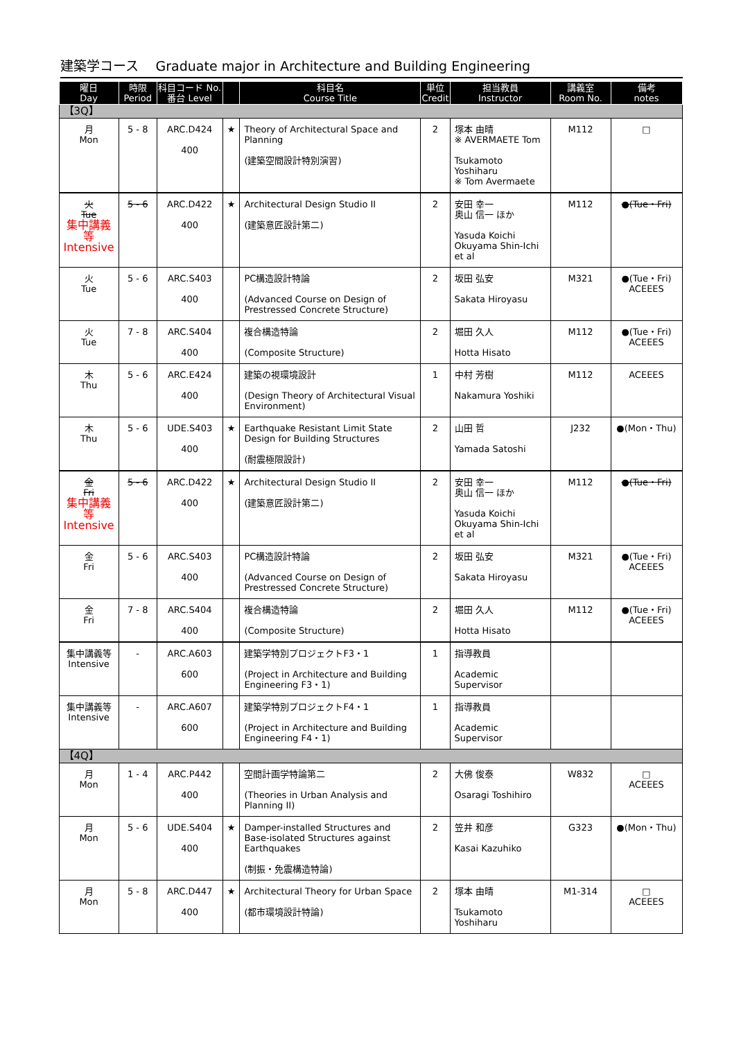建築学コース　 Graduate major in Architecture and Building Engineering
| 曜日 Day | 時限 Period | 科目コード No. 番台 Level | | 科目名 Course Title | 単位 Credit | 担当教員 Instructor | 講義室 Room No. | 備考 notes |
| --- | --- | --- | --- | --- | --- | --- | --- | --- |
| 【3Q】 | | | | | | | | |
| 月 Mon | 5 - 8 | ARC.D424 400 | ★ | Theory of Architectural Space and Planning (建築空間設計特別演習) | 2 | 塚本 由晴 ※ AVERMAETE Tom Tsukamoto Yoshiharu ※ Tom Avermaete | M112 | □ |
| 火 Tue 集中講義等 Intensive | 5 - 6 | ARC.D422 400 | ★ | Architectural Design Studio II (建築意匠設計第二) | 2 | 安田 幸一 奥山 信一 ほか Yasuda Koichi Okuyama Shin-Ichi et al | M112 | ●(Tue・Fri) |
| 火 Tue | 5 - 6 | ARC.S403 400 | | PC構造設計特論 (Advanced Course on Design of Prestressed Concrete Structure) | 2 | 坂田 弘安 Sakata Hiroyasu | M321 | ●(Tue・Fri) ACEEES |
| 火 Tue | 7 - 8 | ARC.S404 400 | | 複合構造特論 (Composite Structure) | 2 | 堀田 久人 Hotta Hisato | M112 | ●(Tue・Fri) ACEEES |
| 木 Thu | 5 - 6 | ARC.E424 400 | | 建築の視環境設計 (Design Theory of Architectural Visual Environment) | 1 | 中村 芳樹 Nakamura Yoshiki | M112 | ACEEES |
| 木 Thu | 5 - 6 | UDE.S403 400 | ★ | Earthquake Resistant Limit State Design for Building Structures (耐震極限設計) | 2 | 山田 哲 Yamada Satoshi | J232 | ●(Mon・Thu) |
| 金 Fri 集中講義等 Intensive | 5 - 6 | ARC.D422 400 | ★ | Architectural Design Studio II (建築意匠設計第二) | 2 | 安田 幸一 奥山 信一 ほか Yasuda Koichi Okuyama Shin-Ichi et al | M112 | ●(Tue・Fri) |
| 金 Fri | 5 - 6 | ARC.S403 400 | | PC構造設計特論 (Advanced Course on Design of Prestressed Concrete Structure) | 2 | 坂田 弘安 Sakata Hiroyasu | M321 | ●(Tue・Fri) ACEEES |
| 金 Fri | 7 - 8 | ARC.S404 400 | | 複合構造特論 (Composite Structure) | 2 | 堀田 久人 Hotta Hisato | M112 | ●(Tue・Fri) ACEEES |
| 集中講義等 Intensive | - | ARC.A603 600 | | 建築学特別プロジェクトF3・1 (Project in Architecture and Building Engineering F3・1) | 1 | 指導教員 Academic Supervisor | | |
| 集中講義等 Intensive | - | ARC.A607 600 | | 建築学特別プロジェクトF4・1 (Project in Architecture and Building Engineering F4・1) | 1 | 指導教員 Academic Supervisor | | |
| 【4Q】 | | | | | | | | |
| 月 Mon | 1 - 4 | ARC.P442 400 | | 空間計画学特論第二 (Theories in Urban Analysis and Planning II) | 2 | 大佛 俊泰 Osaragi Toshihiro | W832 | □ ACEEES |
| 月 Mon | 5 - 6 | UDE.S404 400 | ★ | Damper-installed Structures and Base-isolated Structures against Earthquakes (制振・免震構造特論) | 2 | 笠井 和彦 Kasai Kazuhiko | G323 | ●(Mon・Thu) |
| 月 Mon | 5 - 8 | ARC.D447 400 | ★ | Architectural Theory for Urban Space (都市環境設計特論) | 2 | 塚本 由晴 Tsukamoto Yoshiharu | M1-314 | □ ACEEES |